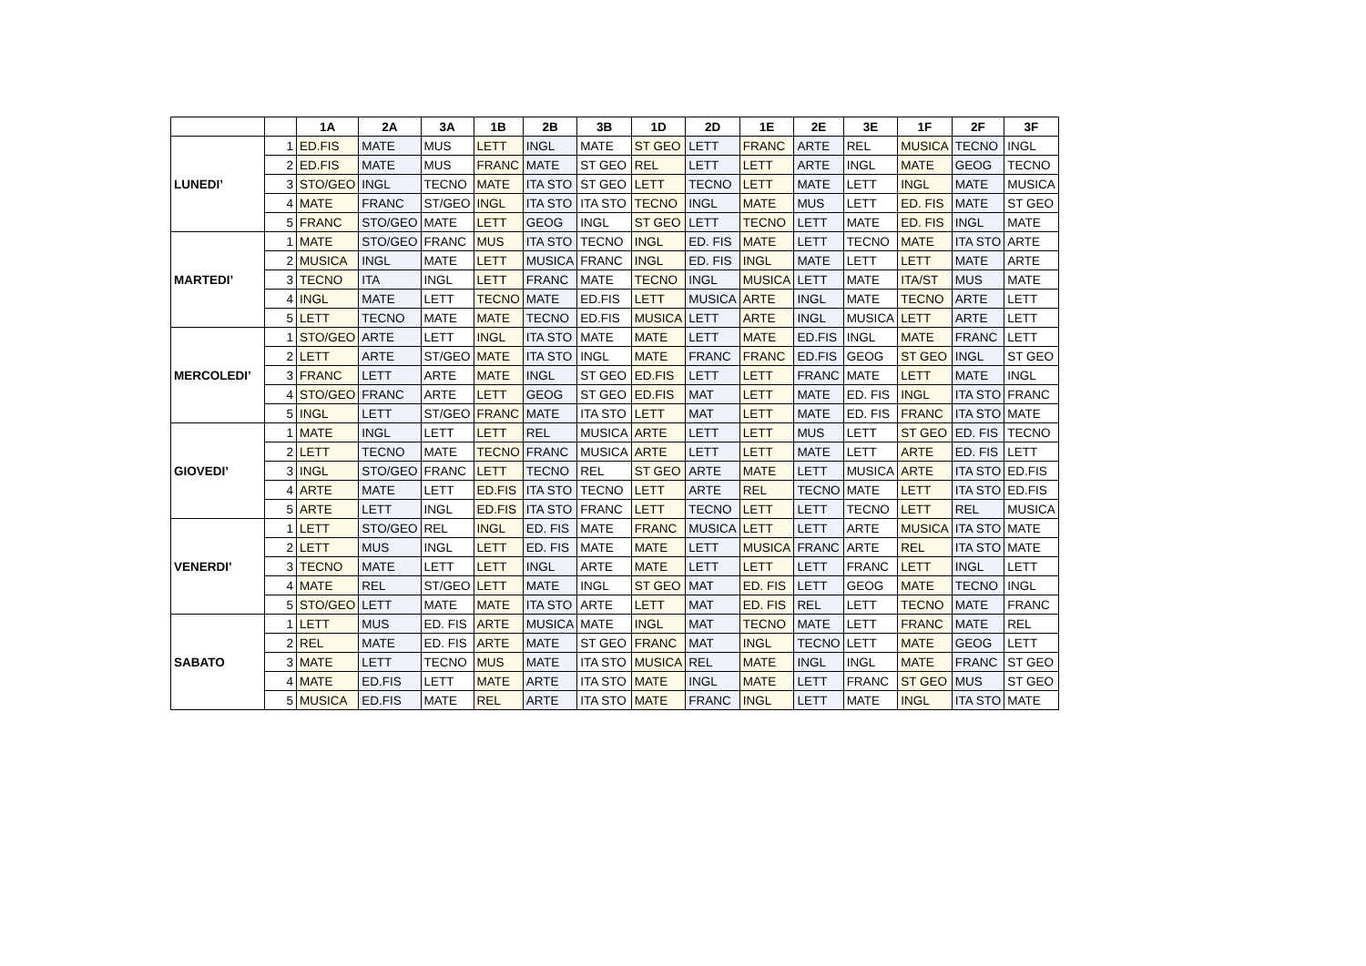| | | 1A | 2A | 3A | 1B | 2B | 3B | 1D | 2D | 1E | 2E | 3E | 1F | 2F | 3F |
| --- | --- | --- | --- | --- | --- | --- | --- | --- | --- | --- | --- | --- | --- | --- | --- |
| LUNEDI’ | 1 | ED.FIS | MATE | MUS | LETT | INGL | MATE | ST GEO | LETT | FRANC | ARTE | REL | MUSICA | TECNO | INGL |
| | 2 | ED.FIS | MATE | MUS | FRANC | MATE | ST GEO | REL | LETT | LETT | ARTE | INGL | MATE | GEOG | TECNO |
| | 3 | STO/GEO | INGL | TECNO | MATE | ITA STO | ST GEO | LETT | TECNO | LETT | MATE | LETT | INGL | MATE | MUSICA |
| | 4 | MATE | FRANC | ST/GEO | INGL | ITA STO | ITA STO | TECNO | INGL | MATE | MUS | LETT | ED. FIS | MATE | ST GEO |
| | 5 | FRANC | STO/GEO | MATE | LETT | GEOG | INGL | ST GEO | LETT | TECNO | LETT | MATE | ED. FIS | INGL | MATE |
| MARTEDI’ | 1 | MATE | STO/GEO | FRANC | MUS | ITA STO | TECNO | INGL | ED. FIS | MATE | LETT | TECNO | MATE | ITA STO | ARTE |
| | 2 | MUSICA | INGL | MATE | LETT | MUSICA | FRANC | INGL | ED. FIS | INGL | MATE | LETT | LETT | MATE | ARTE |
| | 3 | TECNO | ITA | INGL | LETT | FRANC | MATE | TECNO | INGL | MUSICA | LETT | MATE | ITA/ST | MUS | MATE |
| | 4 | INGL | MATE | LETT | TECNO | MATE | ED.FIS | LETT | MUSICA | ARTE | INGL | MATE | TECNO | ARTE | LETT |
| | 5 | LETT | TECNO | MATE | MATE | TECNO | ED.FIS | MUSICA | LETT | ARTE | INGL | MUSICA | LETT | ARTE | LETT |
| MERCOLEDI’ | 1 | STO/GEO | ARTE | LETT | INGL | ITA STO | MATE | MATE | LETT | MATE | ED.FIS | INGL | MATE | FRANC | LETT |
| | 2 | LETT | ARTE | ST/GEO | MATE | ITA STO | INGL | MATE | FRANC | FRANC | ED.FIS | GEOG | ST GEO | INGL | ST GEO |
| | 3 | FRANC | LETT | ARTE | MATE | INGL | ST GEO | ED.FIS | LETT | LETT | FRANC | MATE | LETT | MATE | INGL |
| | 4 | STO/GEO | FRANC | ARTE | LETT | GEOG | ST GEO | ED.FIS | MAT | LETT | MATE | ED. FIS | INGL | ITA STO | FRANC |
| | 5 | INGL | LETT | ST/GEO | FRANC | MATE | ITA STO | LETT | MAT | LETT | MATE | ED. FIS | FRANC | ITA STO | MATE |
| GIOVEDI’ | 1 | MATE | INGL | LETT | LETT | REL | MUSICA | ARTE | LETT | LETT | MUS | LETT | ST GEO | ED. FIS | TECNO |
| | 2 | LETT | TECNO | MATE | TECNO | FRANC | MUSICA | ARTE | LETT | LETT | MATE | LETT | ARTE | ED. FIS | LETT |
| | 3 | INGL | STO/GEO | FRANC | LETT | TECNO | REL | ST GEO | ARTE | MATE | LETT | MUSICA | ARTE | ITA STO | ED.FIS |
| | 4 | ARTE | MATE | LETT | ED.FIS | ITA STO | TECNO | LETT | ARTE | REL | TECNO | MATE | LETT | ITA STO | ED.FIS |
| | 5 | ARTE | LETT | INGL | ED.FIS | ITA STO | FRANC | LETT | TECNO | LETT | LETT | TECNO | LETT | REL | MUSICA |
| VENERDI’ | 1 | LETT | STO/GEO | REL | INGL | ED. FIS | MATE | FRANC | MUSICA | LETT | LETT | ARTE | MUSICA | ITA STO | MATE |
| | 2 | LETT | MUS | INGL | LETT | ED. FIS | MATE | MATE | LETT | MUSICA | FRANC | ARTE | REL | ITA STO | MATE |
| | 3 | TECNO | MATE | LETT | LETT | INGL | ARTE | MATE | LETT | LETT | LETT | FRANC | LETT | INGL | LETT |
| | 4 | MATE | REL | ST/GEO | LETT | MATE | INGL | ST GEO | MAT | ED. FIS | LETT | GEOG | MATE | TECNO | INGL |
| | 5 | STO/GEO | LETT | MATE | MATE | ITA STO | ARTE | LETT | MAT | ED. FIS | REL | LETT | TECNO | MATE | FRANC |
| SABATO | 1 | LETT | MUS | ED. FIS | ARTE | MUSICA | MATE | INGL | MAT | TECNO | MATE | LETT | FRANC | MATE | REL |
| | 2 | REL | MATE | ED. FIS | ARTE | MATE | ST GEO | FRANC | MAT | INGL | TECNO | LETT | MATE | GEOG | LETT |
| | 3 | MATE | LETT | TECNO | MUS | MATE | ITA STO | MUSICA | REL | MATE | INGL | INGL | MATE | FRANC | ST GEO |
| | 4 | MATE | ED.FIS | LETT | MATE | ARTE | ITA STO | MATE | INGL | MATE | LETT | FRANC | ST GEO | MUS | ST GEO |
| | 5 | MUSICA | ED.FIS | MATE | REL | ARTE | ITA STO | MATE | FRANC | INGL | LETT | MATE | INGL | ITA STO | MATE |